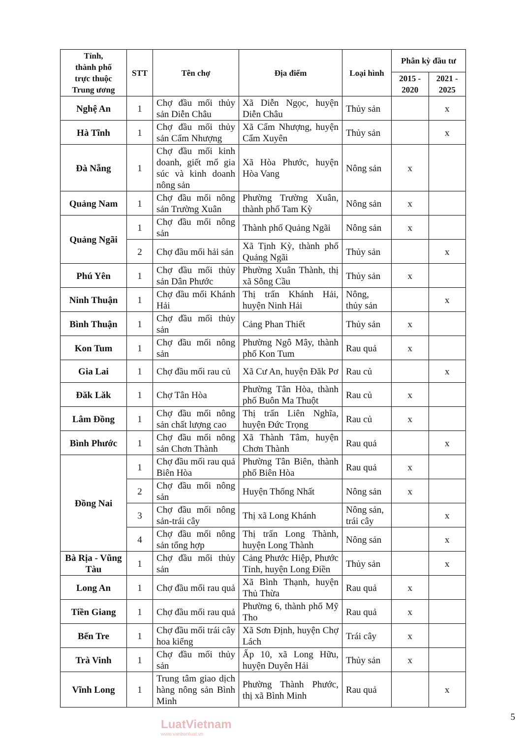| Tỉnh, thành phố trực thuộc Trung ương | STT | Tên chợ | Địa điểm | Loại hình | Phân kỳ đầu tư | |
| --- | --- | --- | --- | --- | --- | --- |
| | | | | | 2015 - 2020 | 2021 - 2025 |
| Nghệ An | 1 | Chợ đầu mối thủy sản Diễn Châu | Xã Diễn Ngọc, huyện Diễn Châu | Thủy sản | | x |
| Hà Tĩnh | 1 | Chợ đầu mối thủy sản Cẩm Nhượng | Xã Cẩm Nhượng, huyện Cẩm Xuyên | Thủy sản | | x |
| Đà Nẵng | 1 | Chợ đầu mối kinh doanh, giết mổ gia súc và kinh doanh nông sản | Xã Hòa Phước, huyện Hòa Vang | Nông sản | x | |
| Quảng Nam | 1 | Chợ đầu mối nông sản Trường Xuân | Phường Trường Xuân, thành phố Tam Kỳ | Nông sản | x | |
| Quảng Ngãi | 1 | Chợ đầu mối nông sản | Thành phố Quảng Ngãi | Nông sản | x | |
| | 2 | Chợ đầu mối hải sản | Xã Tịnh Kỳ, thành phố Quảng Ngãi | Thủy sản | | x |
| Phú Yên | 1 | Chợ đầu mối thủy sản Dân Phước | Phường Xuân Thành, thị xã Sông Cầu | Thủy sản | x | |
| Ninh Thuận | 1 | Chợ đầu mối Khánh Hải | Thị trấn Khánh Hải, huyện Ninh Hải | Nông, thủy sản | | x |
| Bình Thuận | 1 | Chợ đầu mối thủy sản | Cảng Phan Thiết | Thủy sản | x | |
| Kon Tum | 1 | Chợ đầu mối nông sản | Phường Ngô Mây, thành phố Kon Tum | Rau quả | x | |
| Gia Lai | 1 | Chợ đầu mối rau củ | Xã Cư An, huyện Đăk Pơ | Rau củ | | x |
| Đăk Lăk | 1 | Chợ Tân Hòa | Phường Tân Hòa, thành phố Buôn Ma Thuột | Rau củ | x | |
| Lâm Đồng | 1 | Chợ đầu mối nông sản chất lượng cao | Thị trấn Liên Nghĩa, huyện Đức Trọng | Rau củ | x | |
| Bình Phước | 1 | Chợ đầu mối nông sản Chơn Thành | Xã Thành Tâm, huyện Chơn Thành | Rau quả | | x |
| Đồng Nai | 1 | Chợ đầu mối rau quả Biên Hòa | Phường Tân Biên, thành phố Biên Hòa | Rau quả | x | |
| | 2 | Chợ đầu mối nông sản | Huyện Thống Nhất | Nông sản | x | |
| | 3 | Chợ đầu mối nông sản-trái cây | Thị xã Long Khánh | Nông sản, trái cây | | x |
| | 4 | Chợ đầu mối nông sản tổng hợp | Thị trấn Long Thành, huyện Long Thành | Nông sản | | x |
| Bà Rịa - Vũng Tàu | 1 | Chợ đầu mối thủy sản | Cảng Phước Hiệp, Phước Tỉnh, huyện Long Điền | Thủy sản | | x |
| Long An | 1 | Chợ đầu mối rau quả | Xã Bình Thạnh, huyện Thủ Thừa | Rau quả | x | |
| Tiền Giang | 1 | Chợ đầu mối rau quả | Phường 6, thành phố Mỹ Tho | Rau quả | x | |
| Bến Tre | 1 | Chợ đầu mối trái cây hoa kiểng | Xã Sơn Định, huyện Chợ Lách | Trái cây | x | |
| Trà Vinh | 1 | Chợ đầu mối thủy sản | Ấp 10, xã Long Hữu, huyện Duyên Hải | Thủy sản | x | |
| Vĩnh Long | 1 | Trung tâm giao dịch hàng nông sản Bình Minh | Phường Thành Phước, thị xã Bình Minh | Rau quả | | x |
5
LuatVietnam
www.vanbanluat.vn